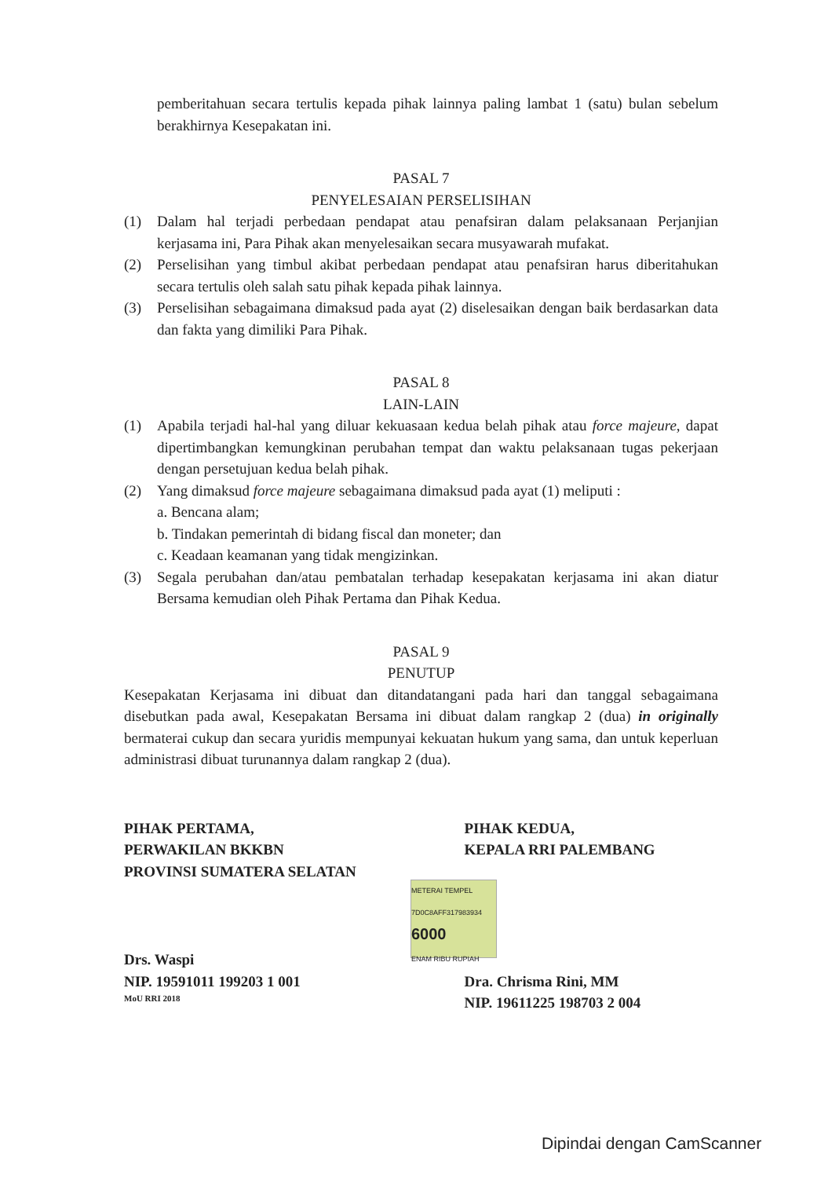pemberitahuan secara tertulis kepada pihak lainnya paling lambat 1 (satu) bulan sebelum berakhirnya Kesepakatan ini.
PASAL 7
PENYELESAIAN PERSELISIHAN
(1) Dalam hal terjadi perbedaan pendapat atau penafsiran dalam pelaksanaan Perjanjian kerjasama ini, Para Pihak akan menyelesaikan secara musyawarah mufakat.
(2) Perselisihan yang timbul akibat perbedaan pendapat atau penafsiran harus diberitahukan secara tertulis oleh salah satu pihak kepada pihak lainnya.
(3) Perselisihan sebagaimana dimaksud pada ayat (2) diselesaikan dengan baik berdasarkan data dan fakta yang dimiliki Para Pihak.
PASAL 8
LAIN-LAIN
(1) Apabila terjadi hal-hal yang diluar kekuasaan kedua belah pihak atau force majeure, dapat dipertimbangkan kemungkinan perubahan tempat dan waktu pelaksanaan tugas pekerjaan dengan persetujuan kedua belah pihak.
(2) Yang dimaksud force majeure sebagaimana dimaksud pada ayat (1) meliputi :
a. Bencana alam;
b. Tindakan pemerintah di bidang fiscal dan moneter; dan
c. Keadaan keamanan yang tidak mengizinkan.
(3) Segala perubahan dan/atau pembatalan terhadap kesepakatan kerjasama ini akan diatur Bersama kemudian oleh Pihak Pertama dan Pihak Kedua.
PASAL 9
PENUTUP
Kesepakatan Kerjasama ini dibuat dan ditandatangani pada hari dan tanggal sebagaimana disebutkan pada awal, Kesepakatan Bersama ini dibuat dalam rangkap 2 (dua) in originally bermaterai cukup dan secara yuridis mempunyai kekuatan hukum yang sama, dan untuk keperluan administrasi dibuat turunannya dalam rangkap 2 (dua).
PIHAK PERTAMA,
PERWAKILAN BKKBN
PROVINSI SUMATERA SELATAN
Drs. Waspi
NIP. 19591011 199203 1 001
MoU RRI 2018
PIHAK KEDUA,
KEPALA RRI PALEMBANG
Dra. Chrisma Rini, MM
NIP. 19611225 198703 2 004
METERAI TEMPEL
7D0C8AFF317983934
6000
ENAM RIBU RUPIAH
Dipindai dengan CamScanner